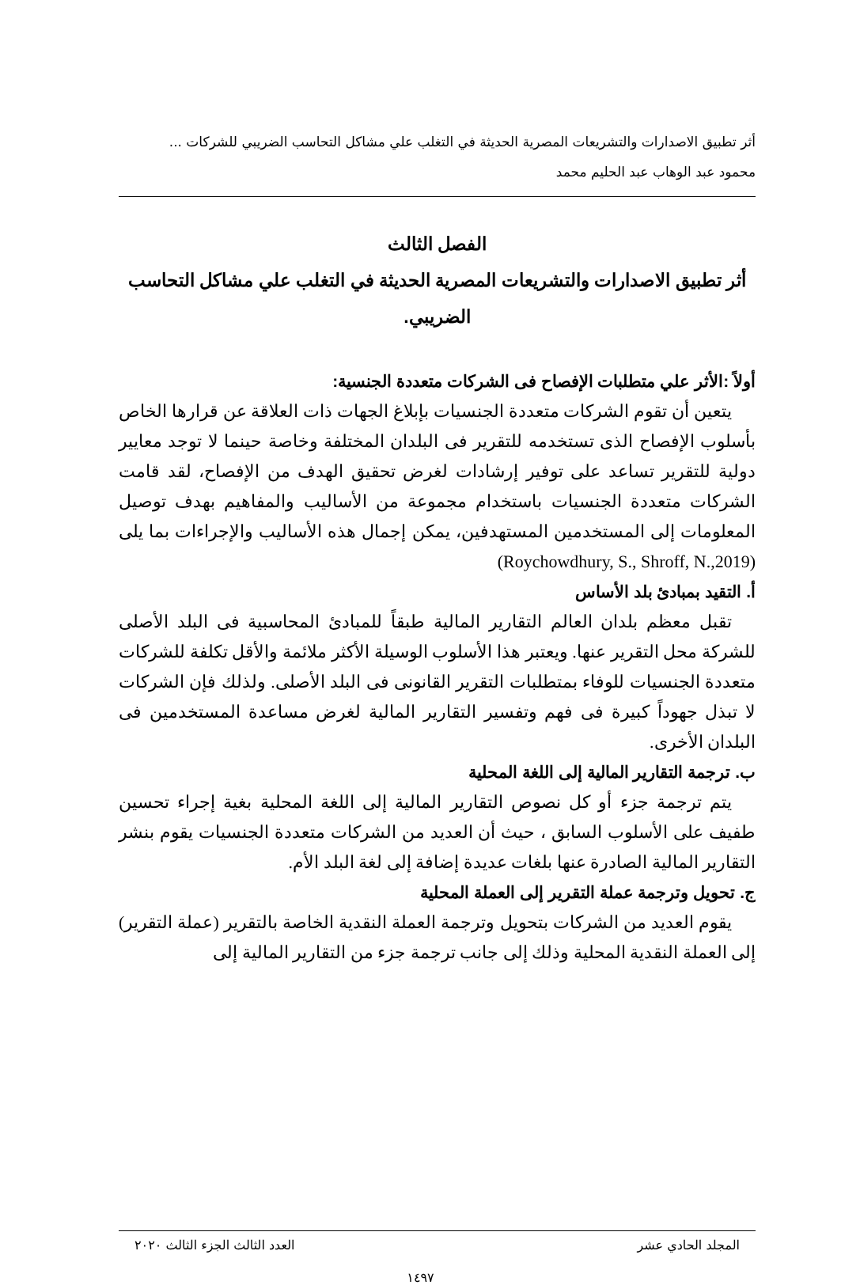أثر تطبيق الاصدارات والتشريعات المصرية الحديثة في التغلب علي مشاكل التحاسب الضريبي للشركات ...
محمود عبد الوهاب عبد الحليم محمد
الفصل الثالث
أثر تطبيق الاصدارات والتشريعات المصرية الحديثة في التغلب علي مشاكل التحاسب الضريبي.
أولاً :الأثر علي متطلبات الإفصاح فى الشركات متعددة الجنسية:
يتعين أن تقوم الشركات متعددة الجنسيات بإبلاغ الجهات ذات العلاقة عن قرارها الخاص بأسلوب الإفصاح الذى تستخدمه للتقرير فى البلدان المختلفة وخاصة حينما لا توجد معايير دولية للتقرير تساعد على توفير إرشادات لغرض تحقيق الهدف من الإفصاح، لقد قامت الشركات متعددة الجنسيات باستخدام مجموعة من الأساليب والمفاهيم بهدف توصيل المعلومات إلى المستخدمين المستهدفين، يمكن إجمال هذه الأساليب والإجراءات بما يلى (Roychowdhury, S., Shroff, N.,2019)
أ. التقيد بمبادئ بلد الأساس
تقبل معظم بلدان العالم التقارير المالية طبقاً للمبادئ المحاسبية فى البلد الأصلى للشركة محل التقرير عنها. ويعتبر هذا الأسلوب الوسيلة الأكثر ملائمة والأقل تكلفة للشركات متعددة الجنسيات للوفاء بمتطلبات التقرير القانونى فى البلد الأصلى. ولذلك فإن الشركات لا تبذل جهوداً كبيرة فى فهم وتفسير التقارير المالية لغرض مساعدة المستخدمين فى البلدان الأخرى.
ب. ترجمة التقارير المالية إلى اللغة المحلية
يتم ترجمة جزء أو كل نصوص التقارير المالية إلى اللغة المحلية بغية إجراء تحسين طفيف على الأسلوب السابق ، حيث أن العديد من الشركات متعددة الجنسيات يقوم بنشر التقارير المالية الصادرة عنها بلغات عديدة إضافة إلى لغة البلد الأم.
ج. تحويل وترجمة عملة التقرير إلى العملة المحلية
يقوم العديد من الشركات بتحويل وترجمة العملة النقدية الخاصة بالتقرير (عملة التقرير) إلى العملة النقدية المحلية وذلك إلى جانب ترجمة جزء من التقارير المالية إلى
المجلد الحادي عشر العدد الثالث الجزء الثالث ٢٠٢٠
١٤٩٧